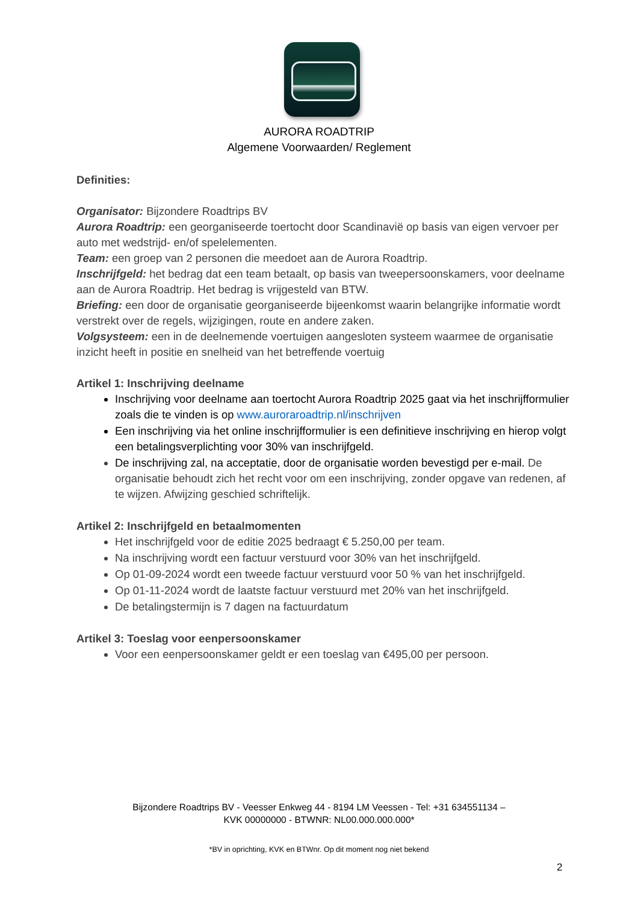AURORA ROADTRIP
Algemene Voorwaarden/ Reglement
Definities:
Organisator: Bijzondere Roadtrips BV
Aurora Roadtrip: een georganiseerde toertocht door Scandinavië op basis van eigen vervoer per auto met wedstrijd- en/of spelelementen.
Team: een groep van 2 personen die meedoet aan de Aurora Roadtrip.
Inschrijfgeld: het bedrag dat een team betaalt, op basis van tweepersoonskamers, voor deelname aan de Aurora Roadtrip. Het bedrag is vrijgesteld van BTW.
Briefing: een door de organisatie georganiseerde bijeenkomst waarin belangrijke informatie wordt verstrekt over de regels, wijzigingen, route en andere zaken.
Volgsysteem: een in de deelnemende voertuigen aangesloten systeem waarmee de organisatie inzicht heeft in positie en snelheid van het betreffende voertuig
Artikel 1: Inschrijving deelname
Inschrijving voor deelname aan toertocht Aurora Roadtrip 2025 gaat via het inschrijfformulier zoals die te vinden is op www.auroraroadtrip.nl/inschrijven
Een inschrijving via het online inschrijfformulier is een definitieve inschrijving en hierop volgt een betalingsverplichting voor 30% van inschrijfgeld.
De inschrijving zal, na acceptatie, door de organisatie worden bevestigd per e-mail. De organisatie behoudt zich het recht voor om een inschrijving, zonder opgave van redenen, af te wijzen. Afwijzing geschied schriftelijk.
Artikel 2: Inschrijfgeld en betaalmomenten
Het inschrijfgeld voor de editie 2025 bedraagt € 5.250,00 per team.
Na inschrijving wordt een factuur verstuurd voor 30% van het inschrijfgeld.
Op 01-09-2024 wordt een tweede factuur verstuurd voor 50 % van het inschrijfgeld.
Op 01-11-2024 wordt de laatste factuur verstuurd met 20% van het inschrijfgeld.
De betalingstermijn is 7 dagen na factuurdatum
Artikel 3: Toeslag voor eenpersoonskamer
Voor een eenpersoonskamer geldt er een toeslag van €495,00 per persoon.
Bijzondere Roadtrips BV - Veesser Enkweg 44 - 8194 LM Veessen - Tel: +31 634551134 –
KVK 00000000 - BTWNR: NL00.000.000.000*
*BV in oprichting, KVK en BTWnr. Op dit moment nog niet bekend
2